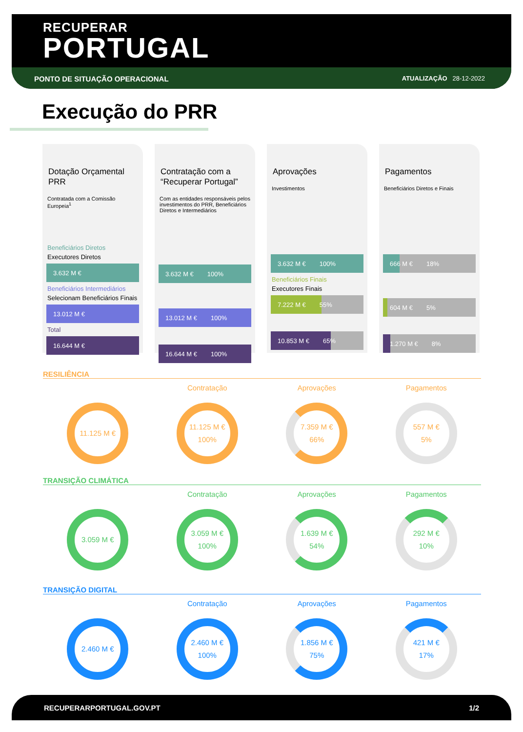RECUPERAR
PORTUGAL
PONTO DE SITUAÇÃO OPERACIONAL ATUALIZAÇÃO 28-12-2022
Execução do PRR
Dotação Orçamental PRR
Contratada com a Comissão Europeia<sup>1</sup>
Beneficiários Diretos
Executores Diretos
3.632 M €
Beneficiários Intermediários
Selecionam Beneficiários Finais
13.012 M €
Total
16.644 M €
Contratação com a “Recuperar Portugal”
Com as entidades responsáveis pelos investimentos do PRR, Beneficiários Diretos e Intermediários
3.632 M € 100%
13.012 M € 100%
16.644 M € 100%
Aprovações
Investimentos
3.632 M € 100%
Beneficiários Finais
Executores Finais
7.222 M € 55%
10.853 M € 65%
Pagamentos
Beneficiários Diretos e Finais
666 M € 18%
604 M € 5%
1.270 M € 8%
RESILIÊNCIA
11.125 M €
Contratação
11.125 M €
100%
Aprovações
7.359 M €
66%
Pagamentos
557 M €
5%
TRANSIÇÃO CLIMÁTICA
3.059 M €
Contratação
3.059 M €
100%
Aprovações
1.639 M €
54%
Pagamentos
292 M €
10%
TRANSIÇÃO DIGITAL
2.460 M €
Contratação
2.460 M €
100%
Aprovações
1.856 M €
75%
Pagamentos
421 M €
17%
RECUPERARPORTUGAL.GOV.PT 1/2